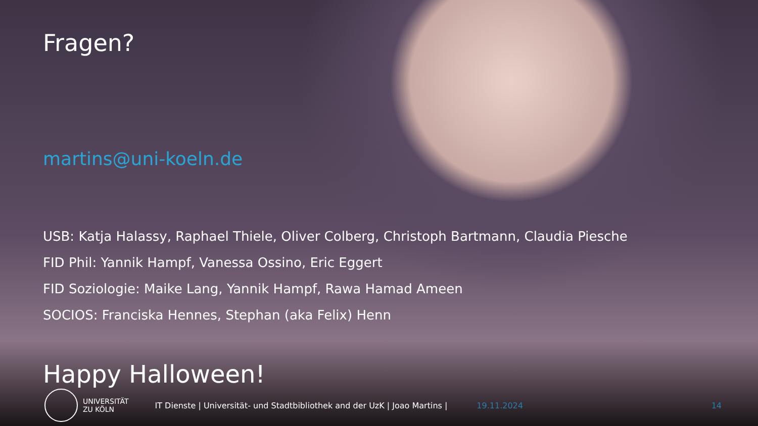Fragen?
martins@uni-koeln.de
USB: Katja Halassy, Raphael Thiele, Oliver Colberg, Christoph Bartmann, Claudia Piesche
FID Phil: Yannik Hampf, Vanessa Ossino, Eric Eggert
FID Soziologie: Maike Lang, Yannik Hampf, Rawa Hamad Ameen
SOCIOS: Franciska Hennes, Stephan (aka Felix) Henn
Happy Halloween!
UNIVERSITÄT
ZU KÖLN
IT Dienste | Universität- und Stadtbibliothek and der UzK | Joao Martins |
19.11.2024 14